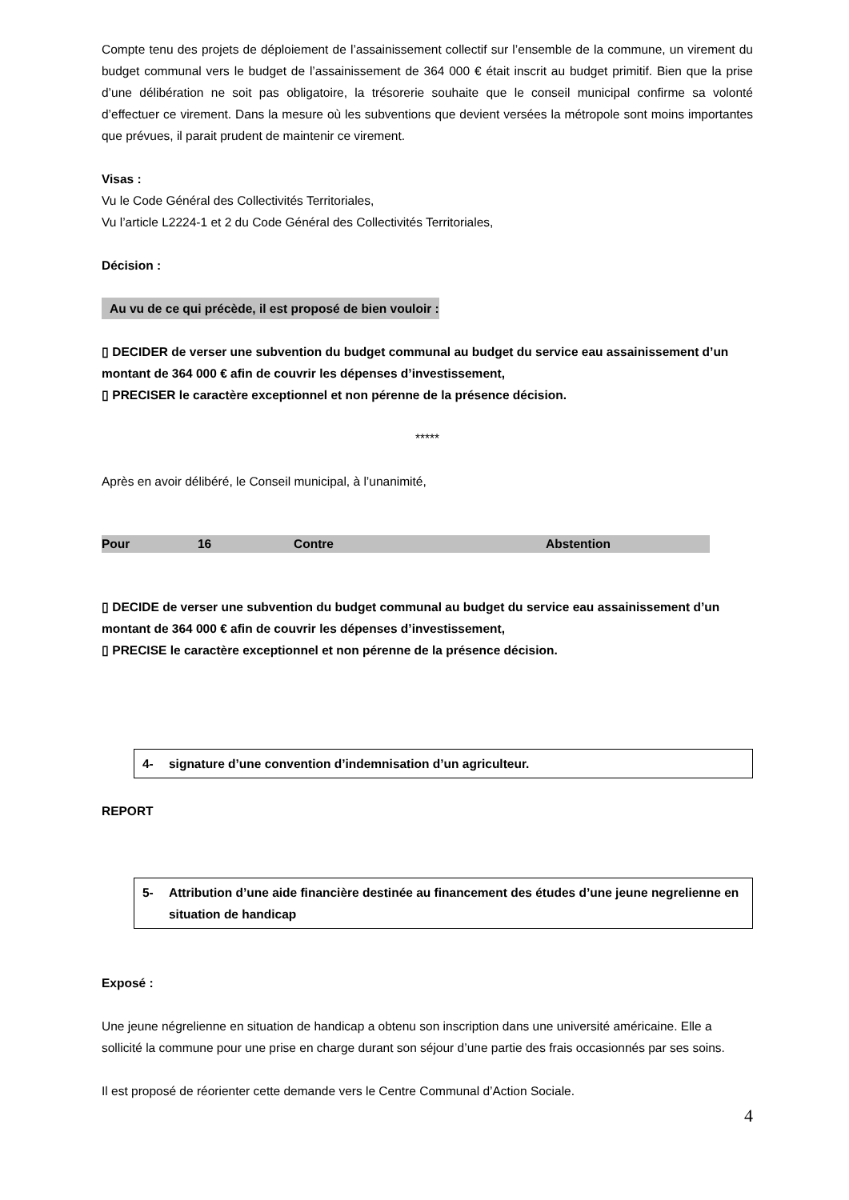Compte tenu des projets de déploiement de l’assainissement collectif sur l’ensemble de la commune, un virement du budget communal vers le budget de l’assainissement de 364 000 € était inscrit au budget primitif. Bien que la prise d’une délibération ne soit pas obligatoire, la trésorerie souhaite que le conseil municipal confirme sa volonté d’effectuer ce virement. Dans la mesure où les subventions que devient versées la métropole sont moins importantes que prévues, il parait prudent de maintenir ce virement.
Visas :
Vu le Code Général des Collectivités Territoriales,
Vu l’article L2224-1 et 2 du Code Général des Collectivités Territoriales,
Décision :
Au vu de ce qui précède, il est proposé de bien vouloir :
▯ DECIDER de verser une subvention du budget communal au budget du service eau assainissement d’un montant de 364 000 € afin de couvrir les dépenses d’investissement,
▯ PRECISER le caractère exceptionnel et non pérenne de la présence décision.
*****
Après en avoir délibéré, le Conseil municipal, à l’unanimité,
| Pour | 16 | Contre | Abstention |
▯ DECIDE de verser une subvention du budget communal au budget du service eau assainissement d’un montant de 364 000 € afin de couvrir les dépenses d’investissement,
▯ PRECISE le caractère exceptionnel et non pérenne de la présence décision.
4- signature d’une convention d’indemnisation d’un agriculteur.
REPORT
5- Attribution d’une aide financière destinée au financement des études d’une jeune negrelienne en situation de handicap
Exposé :
Une jeune négrelienne en situation de handicap a obtenu son inscription dans une université américaine. Elle a sollicité la commune pour une prise en charge durant son séjour d’une partie des frais occasionnés par ses soins.
Il est proposé de réorienter cette demande vers le Centre Communal d’Action Sociale.
4